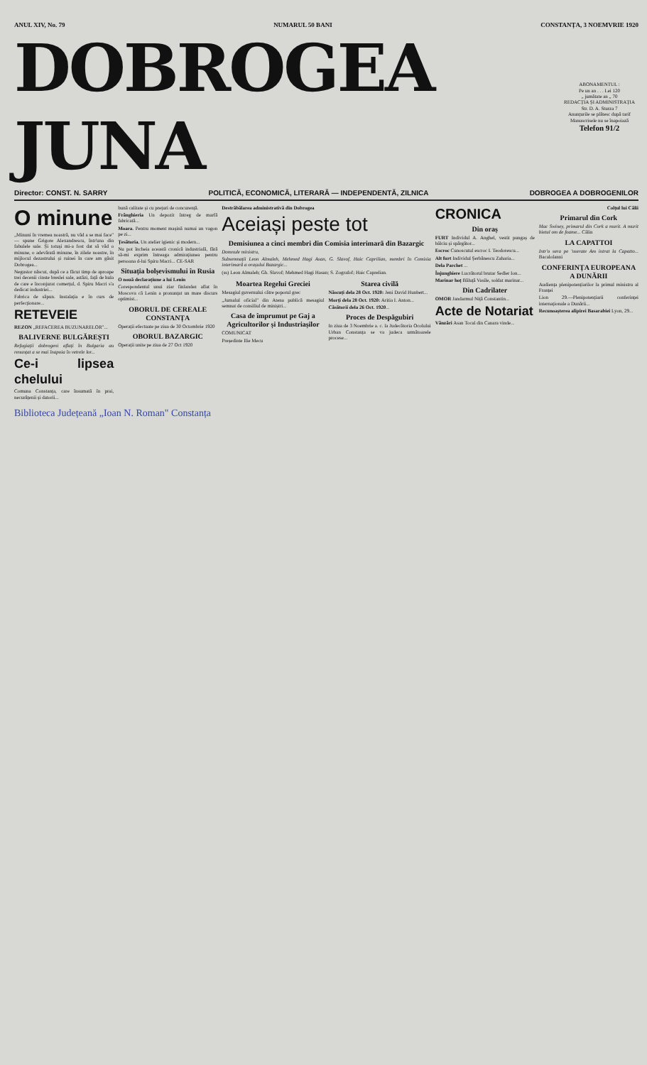ANUL XIV, No. 79 NUMARUL 50 BANI CONSTANȚA, 3 NOEMVRIE 1920
DOBROGEA JUNA
ABONAMENTUL :
Pe un an . . . Lei 120
„ jumătate an „ 70
REDACȚIA ȘI ADMINISTRAȚIA
Str. D. A. Sturza 7
Anunțurile se plătesc după tarif
Manuscrisele nu se înapoiază
Telefon 91/2
Director: CONST. N. SARRY POLITICĂ, ECONOMICĂ, LITERARĂ — INDEPENDENTĂ, ZILNICA DOBROGEA A DOBROGENILOR
O minune
„Minuni în vremea noastră, nu văd a se mai face" — spune Grigore Alexandrescu, într'una din fabulele sale. Și totuși mi-a fost dat să văd o minune, o adevărată minune, în zilele noastre, în mijlocul dezastrului și ruinei în care am găsit Dobrogea...
Negustor născut, după ce a făcut timp de aproape trei decenii cinste breslei sale, astăzi, față de hula de care e înconjurat comerțul, d. Spiru Macri s'a dedicat industriei...
Fabrica de săpun. Instalația e în curs de perfecționare...
RETEVEIE
REZON „REFACEREA BUZUNARELOR"...
BALIVERNE BULGĂREȘTI
Refugiații dobrogeni aflați în Bulgaria au renunțat a se mai înapoia în vetrele lor...
Ce-i lipsea chelului
Comuna Constanța, care însumată în prai, necurățenii și datorii...
bună calitate și cu prețuri de concurență.
Frânghieria Un depozit întreg de marfă fabricată...
Moara. Pentru moment mașină numai un vagon pe zi...
Țesătoria. Un atelier igienic și modern...
Nu pot încheia această cronică industrială, fără să-mi exprim întreaga admirațiunea pentru persoana d-lui Spiru Macri... CE-SAR
Situația bolșevismului în Rusia
O nouă declarațiune a lui Lenin
Corespondentul unui ziar finlandez aflat în Moscova că Lenin a pronunțat un mare discurs optimist...
OBORUL DE CEREALE CONSTANȚA
Operații efectuate pe ziua de 30 Octombrie 1920
OBORUL BAZARGIC
Operații unite pe ziua de 27 Oct 1920
Destrăbălarea administrativă din Dobrogea
Aceiași peste tot
Demisiunea a cinci membri din Comisia interimară din Bazargic
Domnule ministru,
Subsemnații Leon Almaleh, Mehmed Hagi Asan, G. Slavof, Haic Caprilian, membri în Comisia interimară a orașului Bazargic...
(ss) Leon Almaleh; Gh. Slavof; Mehmed Hagi Hasan; S. Zografof; Haic Caprelian.
Moartea Regelui Greciei
Mesagiul guvernului către poporul grec
„Jurnalul oficial" din Atena publică mesagiul semnat de consiliul de miniștri...
Casa de împrumut pe Gaj a Agricultorilor și Industriașilor
COMUNICAT
Președinte Ilie Mecu
Starea civilă
Născuți dela 28 Oct. 1920: Jeni David Hunbert...
Morți dela 28 Oct. 1920: Aritia I. Anton...
Căsătorii dela 26 Oct. 1920...
Proces de Despăgubiri
In ziua de 3 Noembrie a. c. la Judecătoria Ocolului Urban Constanța se va judeca următoarele procese...
CRONICA
Din oraș
FURT Individul A. Anghel, vestit pungaș de bâlciu și spărgător...
Escroc Cunoscutul escroc I. Teodorescu...
Alt furt Individul Șerbănescu Zaharia...
Dela Parchet ...
Înjunghiere Lucrătorul brutar Sedler Ion...
Marinar hoț Băluță Vasile, soldat marinar...
Din Cadrilater
OMOR Jandarmul Niță Constantin...
Acte de Notariat
Vânzări Asan Tocal din Canara vinde...
Colțul lui Câlii
Primarul din Cork
Mac Swiney, primarul din Cork a murit. A murit bietul om de foame... Câlin
LA CAPATTOI
Intr'o sera pe 'nserate Am intrat la Capatto... Bacalolanni
CONFERINȚA EUROPEANA A DUNĂRII
Audiența plenipotențiarilor la primul ministru al Franței
Lion 29.—Plenipotențiarii conferinței internaționale a Dunării...
Recunoașterea alipirei Basarabiei Lyon, 29...
Biblioteca Județeană „Ioan N. Roman" Constanța